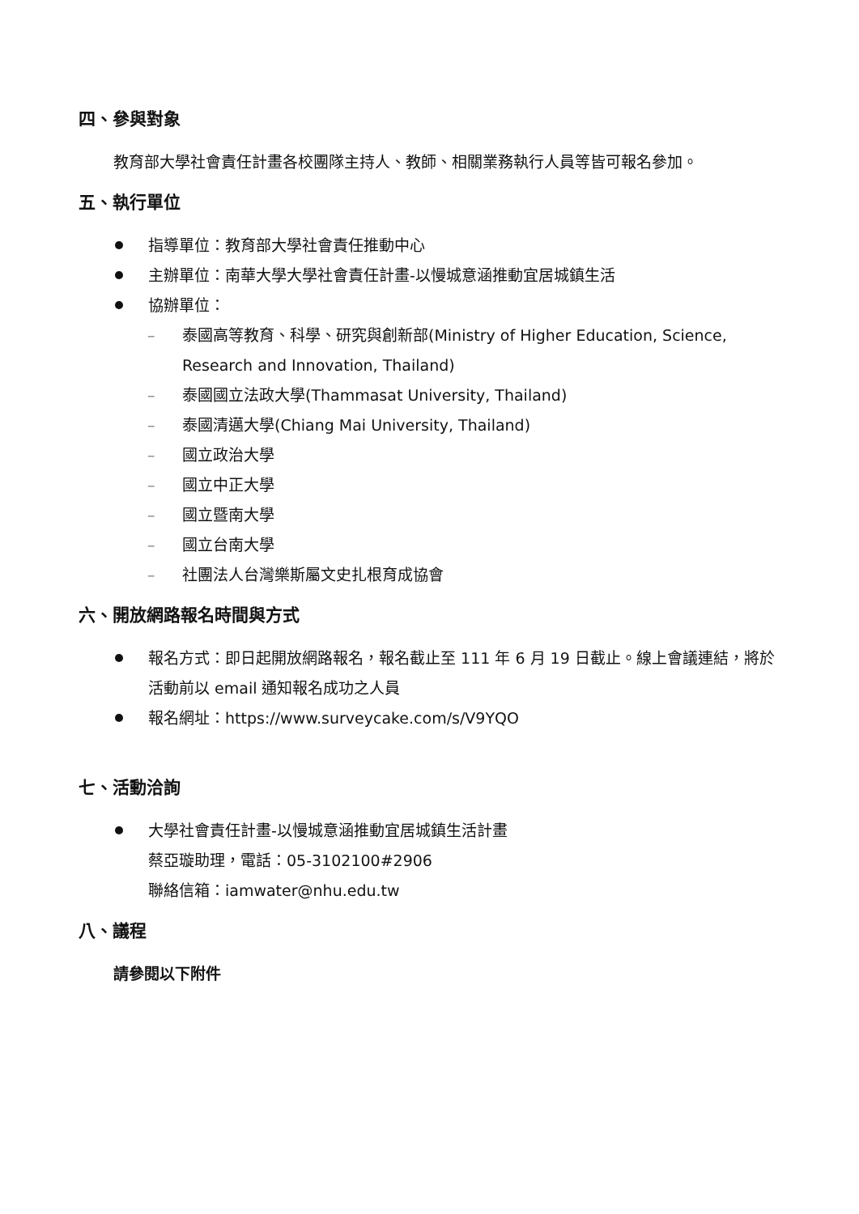四、參與對象
教育部大學社會責任計畫各校團隊主持人、教師、相關業務執行人員等皆可報名參加。
五、執行單位
指導單位：教育部大學社會責任推動中心
主辦單位：南華大學大學社會責任計畫-以慢城意涵推動宜居城鎮生活
協辦單位：
– 泰國高等教育、科學、研究與創新部(Ministry of Higher Education, Science, Research and Innovation, Thailand)
– 泰國國立法政大學(Thammasat University, Thailand)
– 泰國清邁大學(Chiang Mai University, Thailand)
– 國立政治大學
– 國立中正大學
– 國立暨南大學
– 國立台南大學
– 社團法人台灣樂斯屬文史扎根育成協會
六、開放網路報名時間與方式
報名方式：即日起開放網路報名，報名截止至 111 年 6 月 19 日截止。線上會議連結，將於活動前以 email 通知報名成功之人員
報名網址：https://www.surveycake.com/s/V9YQO
七、活動洽詢
大學社會責任計畫-以慢城意涵推動宜居城鎮生活計畫
蔡亞璇助理，電話：05-3102100#2906
聯絡信箱：iamwater@nhu.edu.tw
八、議程
請參閱以下附件